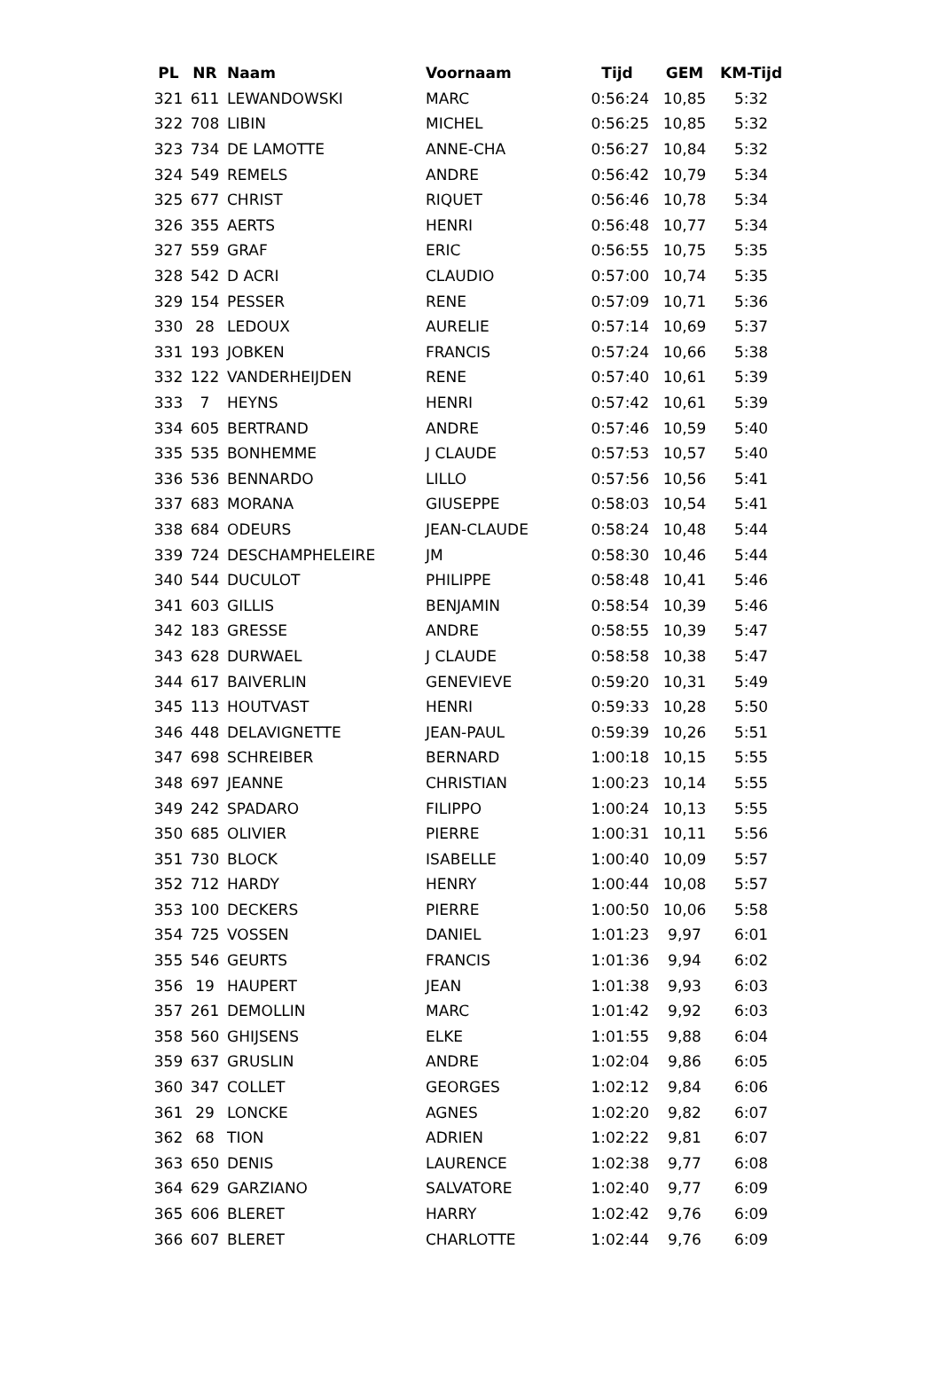| PL | NR | Naam | Voornaam | Tijd | GEM | KM-Tijd |
| --- | --- | --- | --- | --- | --- | --- |
| 321 | 611 | LEWANDOWSKI | MARC | 0:56:24 | 10,85 | 5:32 |
| 322 | 708 | LIBIN | MICHEL | 0:56:25 | 10,85 | 5:32 |
| 323 | 734 | DE LAMOTTE | ANNE-CHA | 0:56:27 | 10,84 | 5:32 |
| 324 | 549 | REMELS | ANDRE | 0:56:42 | 10,79 | 5:34 |
| 325 | 677 | CHRIST | RIQUET | 0:56:46 | 10,78 | 5:34 |
| 326 | 355 | AERTS | HENRI | 0:56:48 | 10,77 | 5:34 |
| 327 | 559 | GRAF | ERIC | 0:56:55 | 10,75 | 5:35 |
| 328 | 542 | D ACRI | CLAUDIO | 0:57:00 | 10,74 | 5:35 |
| 329 | 154 | PESSER | RENE | 0:57:09 | 10,71 | 5:36 |
| 330 | 28 | LEDOUX | AURELIE | 0:57:14 | 10,69 | 5:37 |
| 331 | 193 | JOBKEN | FRANCIS | 0:57:24 | 10,66 | 5:38 |
| 332 | 122 | VANDERHEIJDEN | RENE | 0:57:40 | 10,61 | 5:39 |
| 333 | 7 | HEYNS | HENRI | 0:57:42 | 10,61 | 5:39 |
| 334 | 605 | BERTRAND | ANDRE | 0:57:46 | 10,59 | 5:40 |
| 335 | 535 | BONHEMME | J CLAUDE | 0:57:53 | 10,57 | 5:40 |
| 336 | 536 | BENNARDO | LILLO | 0:57:56 | 10,56 | 5:41 |
| 337 | 683 | MORANA | GIUSEPPE | 0:58:03 | 10,54 | 5:41 |
| 338 | 684 | ODEURS | JEAN-CLAUDE | 0:58:24 | 10,48 | 5:44 |
| 339 | 724 | DESCHAMPHELEIRE | JM | 0:58:30 | 10,46 | 5:44 |
| 340 | 544 | DUCULOT | PHILIPPE | 0:58:48 | 10,41 | 5:46 |
| 341 | 603 | GILLIS | BENJAMIN | 0:58:54 | 10,39 | 5:46 |
| 342 | 183 | GRESSE | ANDRE | 0:58:55 | 10,39 | 5:47 |
| 343 | 628 | DURWAEL | J CLAUDE | 0:58:58 | 10,38 | 5:47 |
| 344 | 617 | BAIVERLIN | GENEVIEVE | 0:59:20 | 10,31 | 5:49 |
| 345 | 113 | HOUTVAST | HENRI | 0:59:33 | 10,28 | 5:50 |
| 346 | 448 | DELAVIGNETTE | JEAN-PAUL | 0:59:39 | 10,26 | 5:51 |
| 347 | 698 | SCHREIBER | BERNARD | 1:00:18 | 10,15 | 5:55 |
| 348 | 697 | JEANNE | CHRISTIAN | 1:00:23 | 10,14 | 5:55 |
| 349 | 242 | SPADARO | FILIPPO | 1:00:24 | 10,13 | 5:55 |
| 350 | 685 | OLIVIER | PIERRE | 1:00:31 | 10,11 | 5:56 |
| 351 | 730 | BLOCK | ISABELLE | 1:00:40 | 10,09 | 5:57 |
| 352 | 712 | HARDY | HENRY | 1:00:44 | 10,08 | 5:57 |
| 353 | 100 | DECKERS | PIERRE | 1:00:50 | 10,06 | 5:58 |
| 354 | 725 | VOSSEN | DANIEL | 1:01:23 | 9,97 | 6:01 |
| 355 | 546 | GEURTS | FRANCIS | 1:01:36 | 9,94 | 6:02 |
| 356 | 19 | HAUPERT | JEAN | 1:01:38 | 9,93 | 6:03 |
| 357 | 261 | DEMOLLIN | MARC | 1:01:42 | 9,92 | 6:03 |
| 358 | 560 | GHIJSENS | ELKE | 1:01:55 | 9,88 | 6:04 |
| 359 | 637 | GRUSLIN | ANDRE | 1:02:04 | 9,86 | 6:05 |
| 360 | 347 | COLLET | GEORGES | 1:02:12 | 9,84 | 6:06 |
| 361 | 29 | LONCKE | AGNES | 1:02:20 | 9,82 | 6:07 |
| 362 | 68 | TION | ADRIEN | 1:02:22 | 9,81 | 6:07 |
| 363 | 650 | DENIS | LAURENCE | 1:02:38 | 9,77 | 6:08 |
| 364 | 629 | GARZIANO | SALVATORE | 1:02:40 | 9,77 | 6:09 |
| 365 | 606 | BLERET | HARRY | 1:02:42 | 9,76 | 6:09 |
| 366 | 607 | BLERET | CHARLOTTE | 1:02:44 | 9,76 | 6:09 |